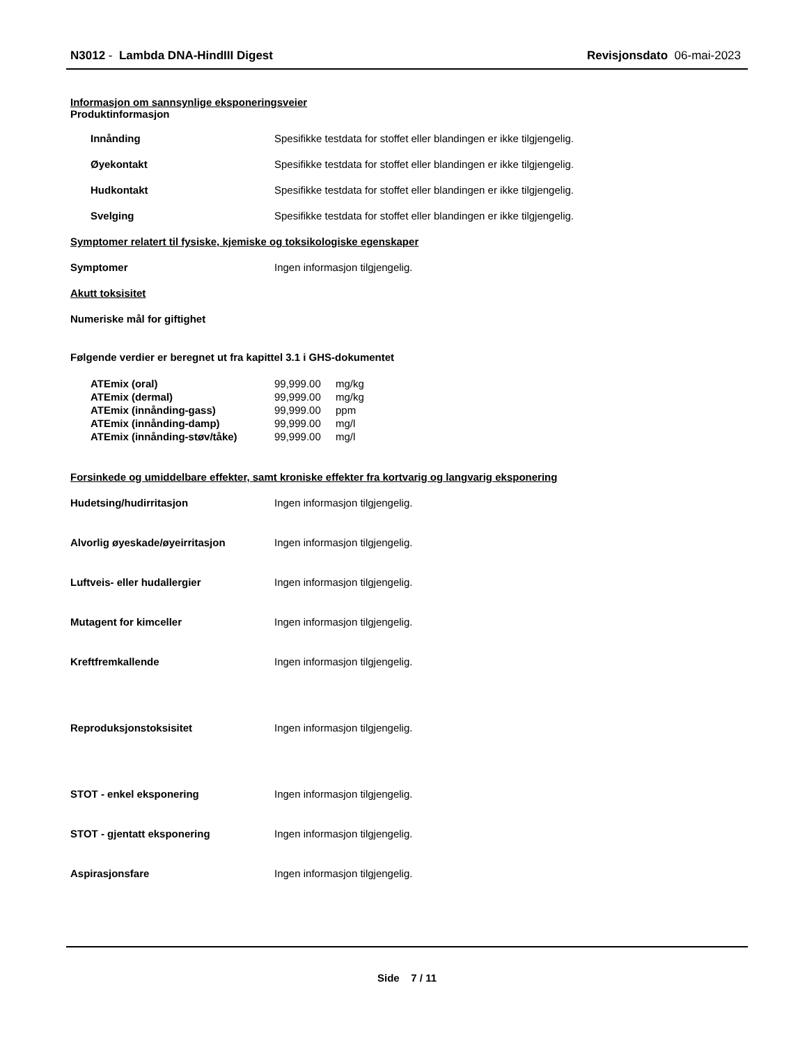N3012 - Lambda DNA-HindIII Digest Revisjonsdato 06-mai-2023
Informasjon om sannsynlige eksponeringsveier
Produktinformasjon
Innånding Spesifikke testdata for stoffet eller blandingen er ikke tilgjengelig.
Øyekontakt Spesifikke testdata for stoffet eller blandingen er ikke tilgjengelig.
Hudkontakt Spesifikke testdata for stoffet eller blandingen er ikke tilgjengelig.
Svelging Spesifikke testdata for stoffet eller blandingen er ikke tilgjengelig.
Symptomer relatert til fysiske, kjemiske og toksikologiske egenskaper
Symptomer Ingen informasjon tilgjengelig.
Akutt toksisitet
Numeriske mål for giftighet
Følgende verdier er beregnet ut fra kapittel 3.1 i GHS-dokumentet
| ATEmix (oral) | 99,999.00 | mg/kg |
| ATEmix (dermal) | 99,999.00 | mg/kg |
| ATEmix (innånding-gass) | 99,999.00 | ppm |
| ATEmix (innånding-damp) | 99,999.00 | mg/l |
| ATEmix (innånding-støv/tåke) | 99,999.00 | mg/l |
Forsinkede og umiddelbare effekter, samt kroniske effekter fra kortvarig og langvarig eksponering
Hudetsing/hudirritasjon Ingen informasjon tilgjengelig.
Alvorlig øyeskade/øyeirritasjon Ingen informasjon tilgjengelig.
Luftveis- eller hudallergier Ingen informasjon tilgjengelig.
Mutagent for kimceller Ingen informasjon tilgjengelig.
Kreftfremkallende Ingen informasjon tilgjengelig.
Reproduksjonstoksisitet Ingen informasjon tilgjengelig.
STOT - enkel eksponering Ingen informasjon tilgjengelig.
STOT - gjentatt eksponering Ingen informasjon tilgjengelig.
Aspirasjonsfare Ingen informasjon tilgjengelig.
Side 7 / 11